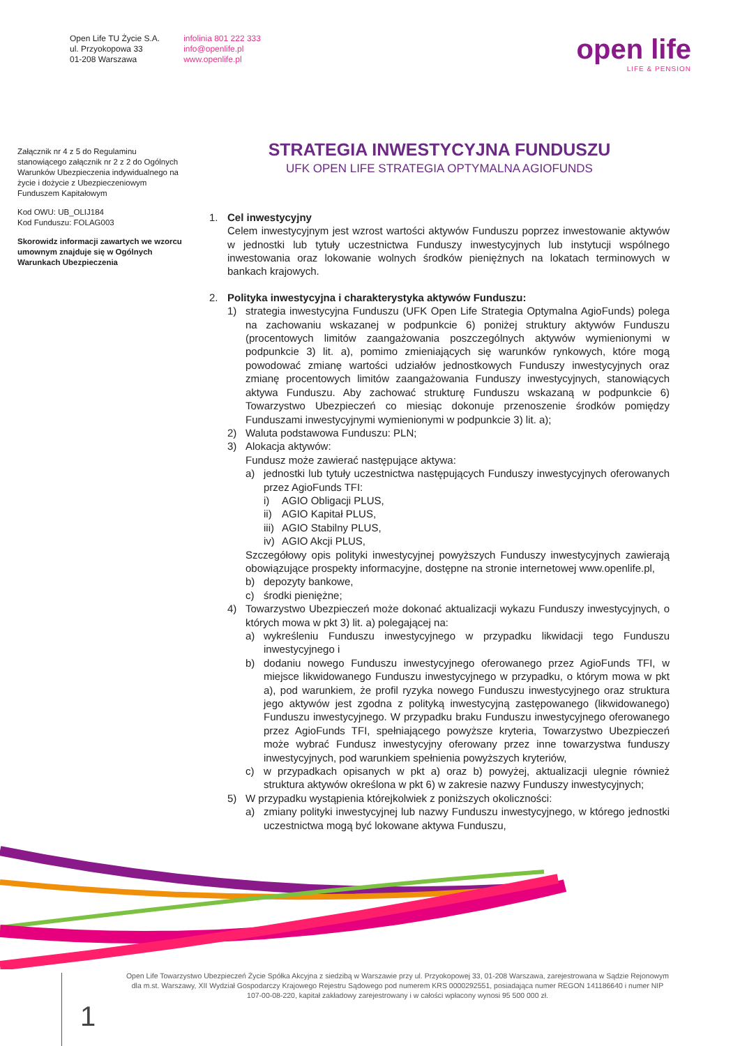Open Life TU Życie S.A.
ul. Przyokopowa 33
01-208 Warszawa
infolinia 801 222 333
info@openlife.pl
www.openlife.pl
open life
LIFE & PENSION
Załącznik nr 4 z 5 do Regulaminu stanowiącego załącznik nr 2 z 2 do Ogólnych Warunków Ubezpieczenia indywidualnego na życie i dożycie z Ubezpieczeniowym Funduszem Kapitałowym
Kod OWU: UB_OLIJ184
Kod Funduszu: FOLAG003
Skorowidz informacji zawartych we wzorcu umownym znajduje się w Ogólnych Warunkach Ubezpieczenia
STRATEGIA INWESTYCYJNA FUNDUSZU
UFK OPEN LIFE STRATEGIA OPTYMALNA AGIOFUNDS
1. Cel inwestycyjny
Celem inwestycyjnym jest wzrost wartości aktywów Funduszu poprzez inwestowanie aktywów w jednostki lub tytuły uczestnictwa Funduszy inwestycyjnych lub instytucji wspólnego inwestowania oraz lokowanie wolnych środków pieniężnych na lokatach terminowych w bankach krajowych.
2. Polityka inwestycyjna i charakterystyka aktywów Funduszu:
1) strategia inwestycyjna Funduszu (UFK Open Life Strategia Optymalna AgioFunds) polega na zachowaniu wskazanej w podpunkcie 6) poniżej struktury aktywów Funduszu (procentowych limitów zaangażowania poszczególnych aktywów wymienionymi w podpunkcie 3) lit. a), pomimo zmieniających się warunków rynkowych, które mogą powodować zmianę wartości udziałów jednostkowych Funduszy inwestycyjnych oraz zmianę procentowych limitów zaangażowania Funduszy inwestycyjnych, stanowiących aktywa Funduszu. Aby zachować strukturę Funduszu wskazaną w podpunkcie 6) Towarzystwo Ubezpieczeń co miesiąc dokonuje przenoszenie środków pomiędzy Funduszami inwestycyjnymi wymienionymi w podpunkcie 3) lit. a);
2) Waluta podstawowa Funduszu: PLN;
3) Alokacja aktywów:
Fundusz może zawierać następujące aktywa:
a) jednostki lub tytuły uczestnictwa następujących Funduszy inwestycyjnych oferowanych przez AgioFunds TFI:
i) AGIO Obligacji PLUS,
ii)
AGIO Kapitał PLUS,
iii)
AGIO Stabilny PLUS,
iv)
AGIO Akcji PLUS,
Szczegółowy opis polityki inwestycyjnej powyższych Funduszy inwestycyjnych zawierają obowiązujące prospekty informacyjne, dostępne na stronie internetowej www.openlife.pl,
b) depozyty bankowe,
c) środki pieniężne;
4) Towarzystwo Ubezpieczeń może dokonać aktualizacji wykazu Funduszy inwestycyjnych, o których mowa w pkt 3) lit. a) polegającej na:
a) wykreśleniu Funduszu inwestycyjnego w przypadku likwidacji tego Funduszu inwestycyjnego i
b) dodaniu nowego Funduszu inwestycyjnego oferowanego przez AgioFunds TFI, w miejsce likwidowanego Funduszu inwestycyjnego w przypadku, o którym mowa w pkt a), pod warunkiem, że profil ryzyka nowego Funduszu inwestycyjnego oraz struktura jego aktywów jest zgodna z polityką inwestycyjną zastępowanego (likwidowanego) Funduszu inwestycyjnego. W przypadku braku Funduszu inwestycyjnego oferowanego przez AgioFunds TFI, spełniającego powyższe kryteria, Towarzystwo Ubezpieczeń może wybrać Fundusz inwestycyjny oferowany przez inne towarzystwa funduszy inwestycyjnych, pod warunkiem spełnienia powyższych kryteriów,
c) w przypadkach opisanych w pkt a) oraz b) powyżej, aktualizacji ulegnie również struktura aktywów określona w pkt 6) w zakresie nazwy Funduszy inwestycyjnych;
5) W przypadku wystąpienia którejkolwiek z poniższych okoliczności:
a) zmiany polityki inwestycyjnej lub nazwy Funduszu inwestycyjnego, w którego jednostki uczestnictwa mogą być lokowane aktywa Funduszu,
Open Life Towarzystwo Ubezpieczeń Życie Spółka Akcyjna z siedzibą w Warszawie przy ul. Przyokopowej 33, 01-208 Warszawa, zarejestrowana w Sądzie Rejonowym dla m.st. Warszawy, XII Wydział Gospodarczy Krajowego Rejestru Sądowego pod numerem KRS 0000292551, posiadająca numer REGON 141186640 i numer NIP 107-00-08-220, kapitał zakładowy zarejestrowany i w całości wpłacony wynosi 95 500 000 zł.
1